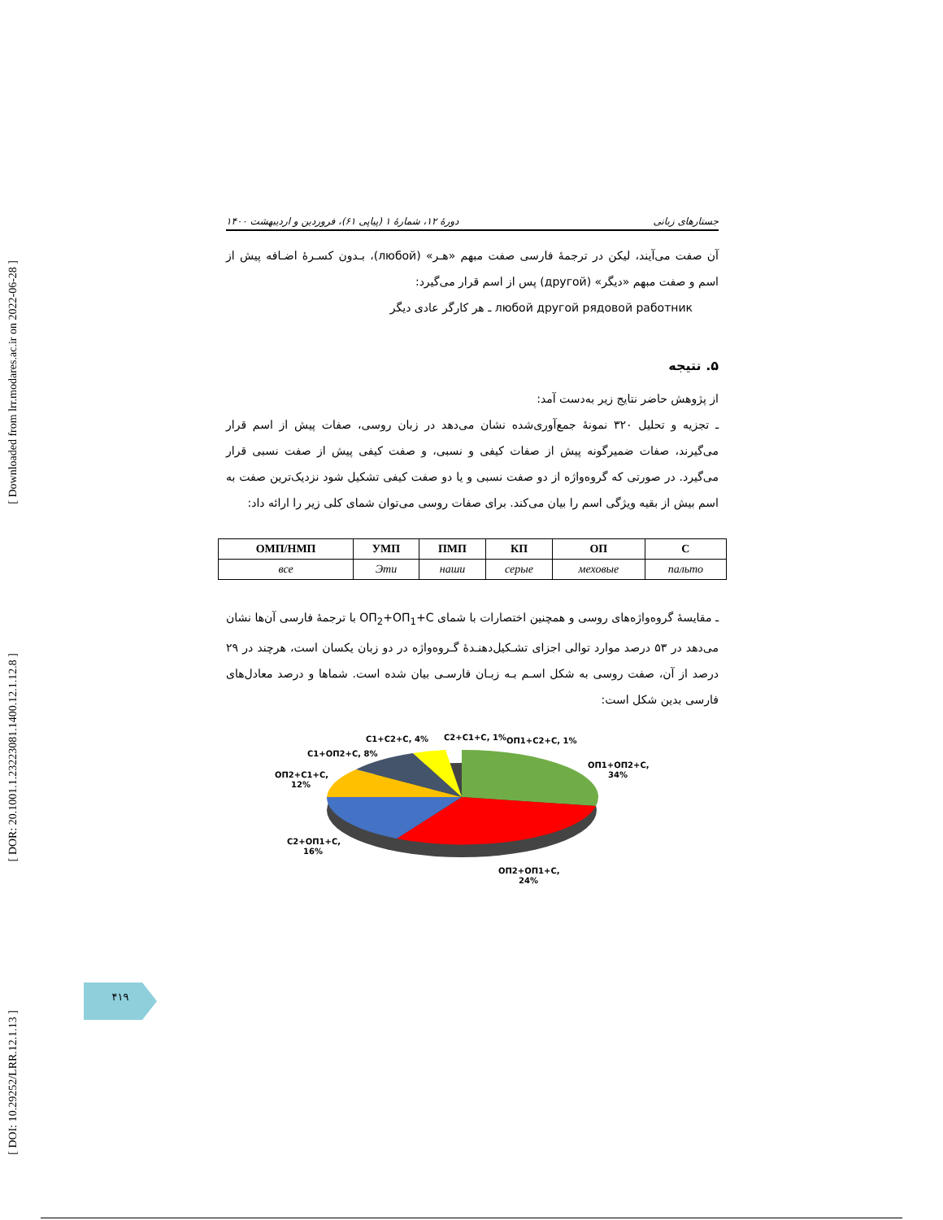[ Downloaded from lrr.modares.ac.ir on 2022-06-28 ]
[ DOR: 20.1001.1.23223081.1400.12.1.12.8 ]
[ DOI: 10.29252/LRR.12.1.13 ]
جستارهای زبانی دورهٔ ۱۲، شمارهٔ ۱ (پیاپی ۶۱)، فروردین و اردیبهشت ۱۴۰۰
آن صفت می‌آیند، لیکن در ترجمهٔ فارسی صفت مبهم «هـر» (любой)، بـدون کسـرهٔ اضـافه پیش از اسم و صفت مبهم «دیگر» (другой) پس از اسم قرار می‌گیرد:
любой другой рядовой работник ـ هر کارگر عادی دیگر
۵. نتیجه
از پژوهش حاضر نتایج زیر به‌دست آمد:
ـ تجزیه و تحلیل ۳۲۰ نمونهٔ جمع‌آوری‌شده نشان می‌دهد در زبان روسی، صفات پیش از اسم قرار می‌گیرند، صفات ضمیرگونه پیش از صفات کیفی و نسبی، و صفت کیفی پیش از صفت نسبی قرار می‌گیرد. در صورتی که گروه‌واژه از دو صفت نسبی و یا دو صفت کیفی تشکیل شود نزدیک‌ترین صفت به اسم بیش از بقیه ویژگی اسم را بیان می‌کند. برای صفات روسی می‌توان شمای کلی زیر را ارائه داد:
| ОМП/НМП | УМП | ПМП | КП | ОП | С |
| --- | --- | --- | --- | --- | --- |
| все | Эти | наши | серые | меховые | пальто |
ـ مقایسهٔ گروه‌واژه‌های روسی و همچنین اختصارات با شمای ОП<sub>2</sub>+ОП<sub>1</sub>+С با ترجمهٔ فارسی آن‌ها نشان می‌دهد در ۵۳ درصد موارد توالی اجزای تشـکیل‌دهنـدهٔ گـروه‌واژه در دو زبان یکسان است، هرچند در ۲۹ درصد از آن، صفت روسی به شکل اسـم بـه زبـان فارسـی بیان شده است. شماها و درصد معادل‌های فارسی بدین شکل است:
ОП1+ОП2+С,
34%
ОП2+ОП1+С,
24%
С2+ОП1+С,
16%
ОП2+С1+С,
12%
С1+ОП2+С, 8%
С1+С2+С, 4%
С2+С1+С, 1%
ОП1+С2+С, 1%
۴۱۹